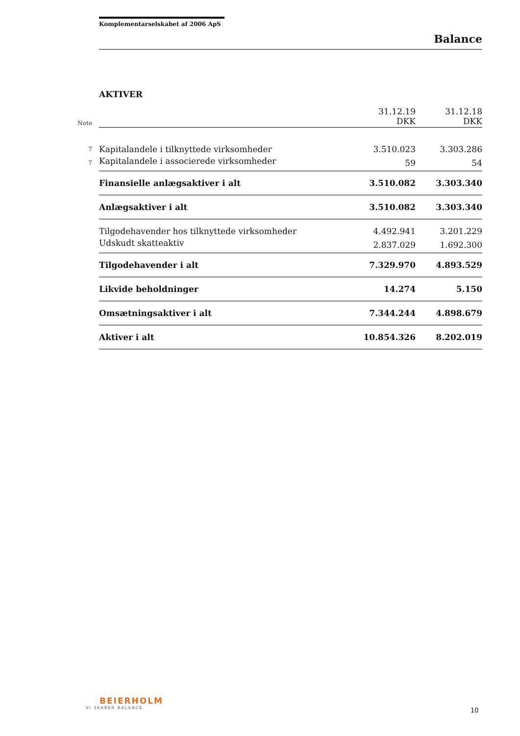Komplementarselskabet af 2006 ApS
Balance
AKTIVER
| Note | | 31.12.19 DKK | 31.12.18 DKK |
| 7 | Kapitalandele i tilknyttede virksomheder | 3.510.023 | 3.303.286 |
| 7 | Kapitalandele i associerede virksomheder | 59 | 54 |
| | Finansielle anlægsaktiver i alt | 3.510.082 | 3.303.340 |
| | Anlægsaktiver i alt | 3.510.082 | 3.303.340 |
| | Tilgodehavender hos tilknyttede virksomheder | 4.492.941 | 3.201.229 |
| | Udskudt skatteaktiv | 2.837.029 | 1.692.300 |
| | Tilgodehavender i alt | 7.329.970 | 4.893.529 |
| | Likvide beholdninger | 14.274 | 5.150 |
| | Omsætningsaktiver i alt | 7.344.244 | 4.898.679 |
| | Aktiver i alt | 10.854.326 | 8.202.019 |
BEIERHOLM
VI SKABER BALANCE
10